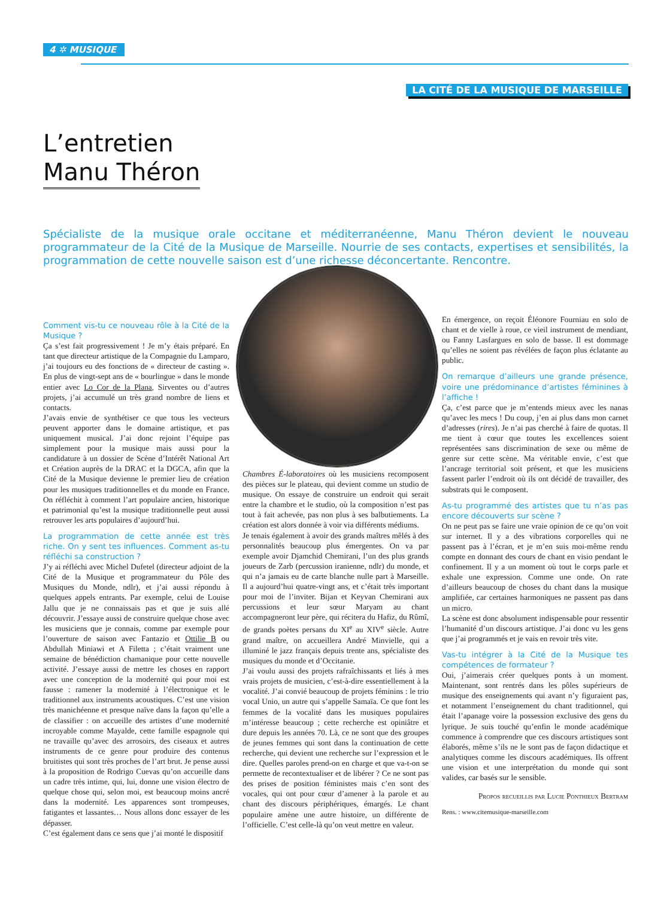4 ✲ MUSIQUE
LA CITÉ DE LA MUSIQUE DE MARSEILLE
L’entretien
Manu Théron
Spécialiste de la musique orale occitane et méditerranéenne, Manu Théron devient le nouveau programmateur de la Cité de la Musique de Marseille. Nourrie de ses contacts, expertises et sensibilités, la programmation de cette nouvelle saison est d’une richesse déconcertante. Rencontre.
Comment vis-tu ce nouveau rôle à la Cité de la Musique ?
Ça s’est fait progressivement ! Je m’y étais préparé. En tant que directeur artistique de la Compagnie du Lamparo, j’ai toujours eu des fonctions de « directeur de casting ». En plus de vingt-sept ans de « bourlingue » dans le monde entier avec Lo Cor de la Plana, Sirventes ou d’autres projets, j’ai accumulé un très grand nombre de liens et contacts.
J’avais envie de synthétiser ce que tous les vecteurs peuvent apporter dans le domaine artistique, et pas uniquement musical. J’ai donc rejoint l’équipe pas simplement pour la musique mais aussi pour la candidature à un dossier de Scène d’Intérêt National Art et Création auprès de la DRAC et la DGCA, afin que la Cité de la Musique devienne le premier lieu de création pour les musiques traditionnelles et du monde en France. On réfléchit à comment l’art populaire ancien, historique et patrimonial qu’est la musique traditionnelle peut aussi retrouver les arts populaires d’aujourd’hui.
La programmation de cette année est très riche. On y sent tes influences. Comment as-tu réfléchi sa construction ?
J’y ai réfléchi avec Michel Dufetel (directeur adjoint de la Cité de la Musique et programmateur du Pôle des Musiques du Monde, ndlr), et j’ai aussi répondu à quelques appels entrants. Par exemple, celui de Louise Jallu que je ne connaissais pas et que je suis allé découvrir. J’essaye aussi de construire quelque chose avec les musiciens que je connais, comme par exemple pour l’ouverture de saison avec Fantazio et Ottilie B ou Abdullah Miniawi et A Filetta ; c’était vraiment une semaine de bénédiction chamanique pour cette nouvelle activité. J’essaye aussi de mettre les choses en rapport avec une conception de la modernité qui pour moi est fausse : ramener la modernité à l’électronique et le traditionnel aux instruments acoustiques. C’est une vision très manichéenne et presque naïve dans la façon qu’elle a de classifier : on accueille des artistes d’une modernité incroyable comme Mayalde, cette famille espagnole qui ne travaille qu’avec des arrosoirs, des ciseaux et autres instruments de ce genre pour produire des contenus bruitistes qui sont très proches de l’art brut. Je pense aussi à la proposition de Rodrigo Cuevas qu’on accueille dans un cadre très intime, qui, lui, donne une vision électro de quelque chose qui, selon moi, est beaucoup moins ancré dans la modernité. Les apparences sont trompeuses, fatigantes et lassantes… Nous allons donc essayer de les dépasser.
C’est également dans ce sens que j’ai monté le dispositif
Chambres É-laboratoires où les musiciens recomposent des pièces sur le plateau, qui devient comme un studio de musique. On essaye de construire un endroit qui serait entre la chambre et le studio, où la composition n’est pas tout à fait achevée, pas non plus à ses balbutiements. La création est alors donnée à voir via différents médiums.
Je tenais également à avoir des grands maîtres mêlés à des personnalités beaucoup plus émergentes. On va par exemple avoir Djamchid Chemirani, l’un des plus grands joueurs de Zarb (percussion iranienne, ndlr) du monde, et qui n’a jamais eu de carte blanche nulle part à Marseille. Il a aujourd’hui quatre-vingt ans, et c’était très important pour moi de l’inviter. Bijan et Keyvan Chemirani aux percussions et leur sœur Maryam au chant accompagneront leur père, qui récitera du Hafiz, du Rûmî, de grands poètes persans du XI<sup>e</sup> au XIV<sup>e</sup> siècle. Autre grand maître, on accueillera André Minvielle, qui a illuminé le jazz français depuis trente ans, spécialiste des musiques du monde et d’Occitanie.
J’ai voulu aussi des projets rafraîchissants et liés à mes vrais projets de musicien, c’est-à-dire essentiellement à la vocalité. J’ai convié beaucoup de projets féminins : le trio vocal Unio, un autre qui s’appelle Samaïa. Ce que font les femmes de la vocalité dans les musiques populaires m’intéresse beaucoup ; cette recherche est opiniâtre et dure depuis les années 70. Là, ce ne sont que des groupes de jeunes femmes qui sont dans la continuation de cette recherche, qui devient une recherche sur l’expression et le dire. Quelles paroles prend-on en charge et que va-t-on se permette de recontextualiser et de libérer ? Ce ne sont pas des prises de position féministes mais c’en sont des vocales, qui ont pour cœur d’amener à la parole et au chant des discours périphériques, émargés. Le chant populaire amène une autre histoire, un différente de l’officielle. C’est celle-là qu’on veut mettre en valeur.
En émergence, on reçoit Éléonore Fourniau en solo de chant et de vielle à roue, ce vieil instrument de mendiant, ou Fanny Lasfargues en solo de basse. Il est dommage qu’elles ne soient pas révélées de façon plus éclatante au public.
On remarque d’ailleurs une grande présence, voire une prédominance d’artistes féminines à l’affiche !
Ça, c’est parce que je m’entends mieux avec les nanas qu’avec les mecs ! Du coup, j’en ai plus dans mon carnet d’adresses (rires). Je n’ai pas cherché à faire de quotas. Il me tient à cœur que toutes les excellences soient représentées sans discrimination de sexe ou même de genre sur cette scène. Ma véritable envie, c’est que l’ancrage territorial soit présent, et que les musiciens fassent parler l’endroit où ils ont décidé de travailler, des substrats qui le composent.
As-tu programmé des artistes que tu n’as pas encore découverts sur scène ?
On ne peut pas se faire une vraie opinion de ce qu’on voit sur internet. Il y a des vibrations corporelles qui ne passent pas à l’écran, et je m’en suis moi-même rendu compte en donnant des cours de chant en visio pendant le confinement. Il y a un moment où tout le corps parle et exhale une expression. Comme une onde. On rate d’ailleurs beaucoup de choses du chant dans la musique amplifiée, car certaines harmoniques ne passent pas dans un micro.
La scène est donc absolument indispensable pour ressentir l’humanité d’un discours artistique. J’ai donc vu les gens que j’ai programmés et je vais en revoir très vite.
Vas-tu intégrer à la Cité de la Musique tes compétences de formateur ?
Oui, j’aimerais créer quelques ponts à un moment. Maintenant, sont rentrés dans les pôles supérieurs de musique des enseignements qui avant n’y figuraient pas, et notamment l’enseignement du chant traditionnel, qui était l’apanage voire la possession exclusive des gens du lyrique. Je suis touché qu’enfin le monde académique commence à comprendre que ces discours artistiques sont élaborés, même s’ils ne le sont pas de façon didactique et analytiques comme les discours académiques. Ils offrent une vision et une interprétation du monde qui sont valides, car basés sur le sensible.
Propos recueillis par Lucie Ponthieux Bertram
Rens. : www.citemusique-marseille.com